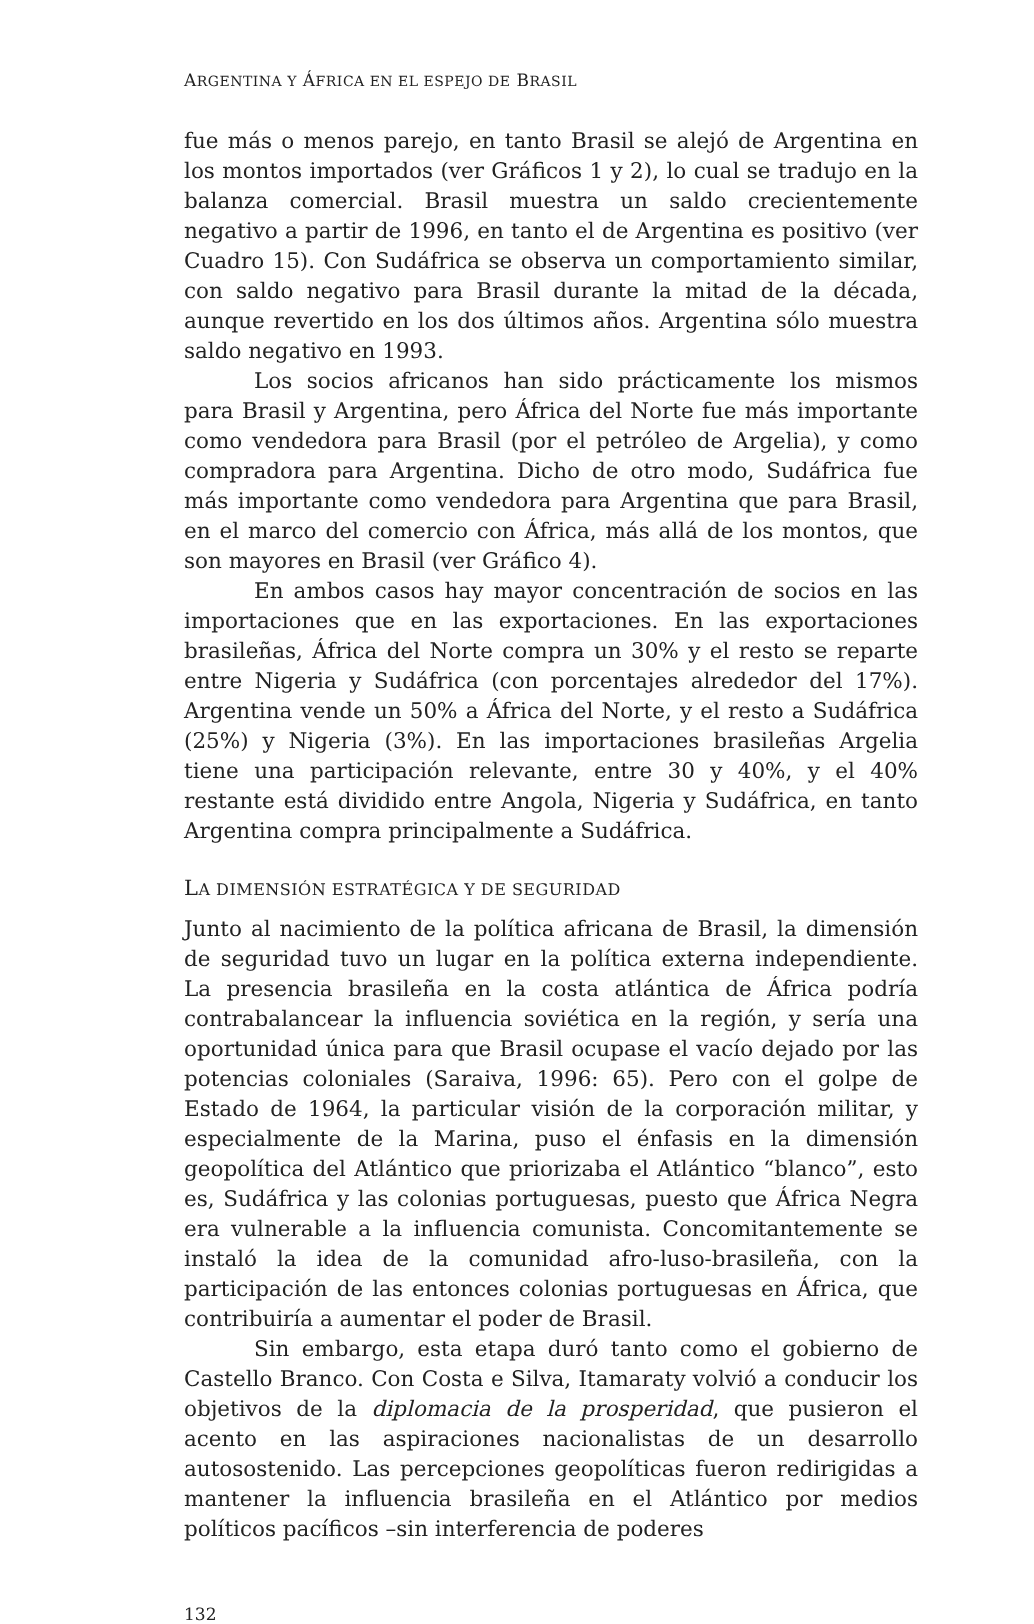ARGENTINA Y ÁFRICA EN EL ESPEJO DE BRASIL
fue más o menos parejo, en tanto Brasil se alejó de Argentina en los montos importados (ver Gráficos 1 y 2), lo cual se tradujo en la balanza comercial. Brasil muestra un saldo crecientemente negativo a partir de 1996, en tanto el de Argentina es positivo (ver Cuadro 15). Con Sudáfrica se observa un comportamiento similar, con saldo negativo para Brasil durante la mitad de la década, aunque revertido en los dos últimos años. Argentina sólo muestra saldo negativo en 1993.
Los socios africanos han sido prácticamente los mismos para Brasil y Argentina, pero África del Norte fue más importante como vendedora para Brasil (por el petróleo de Argelia), y como compradora para Argentina. Dicho de otro modo, Sudáfrica fue más importante como vendedora para Argentina que para Brasil, en el marco del comercio con África, más allá de los montos, que son mayores en Brasil (ver Gráfico 4).
En ambos casos hay mayor concentración de socios en las importaciones que en las exportaciones. En las exportaciones brasileñas, África del Norte compra un 30% y el resto se reparte entre Nigeria y Sudáfrica (con porcentajes alrededor del 17%). Argentina vende un 50% a África del Norte, y el resto a Sudáfrica (25%) y Nigeria (3%). En las importaciones brasileñas Argelia tiene una participación relevante, entre 30 y 40%, y el 40% restante está dividido entre Angola, Nigeria y Sudáfrica, en tanto Argentina compra principalmente a Sudáfrica.
LA DIMENSIÓN ESTRATÉGICA Y DE SEGURIDAD
Junto al nacimiento de la política africana de Brasil, la dimensión de seguridad tuvo un lugar en la política externa independiente. La presencia brasileña en la costa atlántica de África podría contrabalancear la influencia soviética en la región, y sería una oportunidad única para que Brasil ocupase el vacío dejado por las potencias coloniales (Saraiva, 1996: 65). Pero con el golpe de Estado de 1964, la particular visión de la corporación militar, y especialmente de la Marina, puso el énfasis en la dimensión geopolítica del Atlántico que priorizaba el Atlántico “blanco”, esto es, Sudáfrica y las colonias portuguesas, puesto que África Negra era vulnerable a la influencia comunista. Concomitantemente se instaló la idea de la comunidad afro-luso-brasileña, con la participación de las entonces colonias portuguesas en África, que contribuiría a aumentar el poder de Brasil.
Sin embargo, esta etapa duró tanto como el gobierno de Castello Branco. Con Costa e Silva, Itamaraty volvió a conducir los objetivos de la diplomacia de la prosperidad, que pusieron el acento en las aspiraciones nacionalistas de un desarrollo autosostenido. Las percepciones geopolíticas fueron redirigidas a mantener la influencia brasileña en el Atlántico por medios políticos pacíficos –sin interferencia de poderes
132